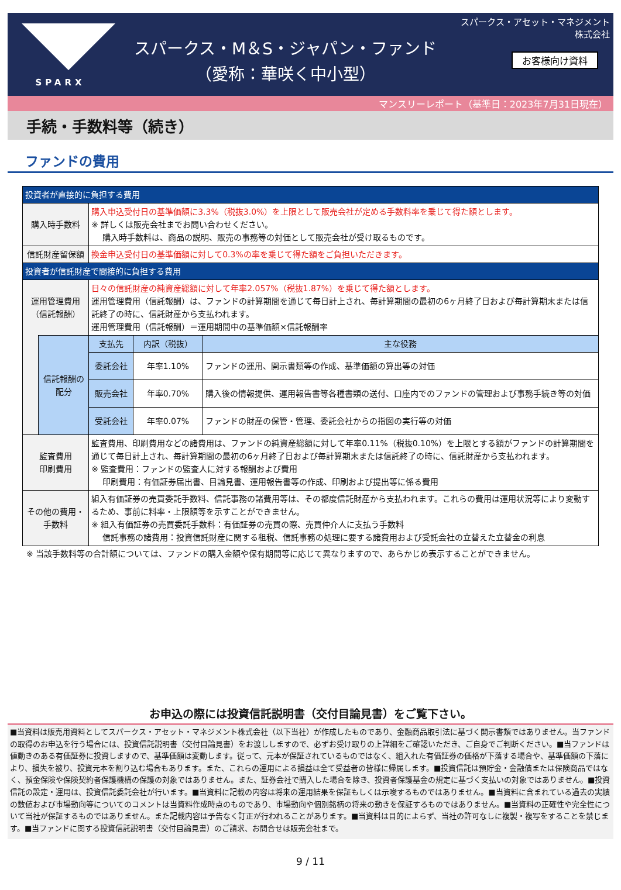SPARX
スパークス・M＆S・ジャパン・ファンド
（愛称：華咲く中小型）
スパークス・アセット・マネジメント株式会社
お客様向け資料
マンスリーレポート（基準日：2023年7月31日現在）
手続・手数料等（続き）
ファンドの費用
| 投資者が直接的に負担する費用 | | | | |
| 購入時手数料 | | 購入申込受付日の基準価額に3.3%（税抜3.0%）を上限として販売会社が定める手数料率を乗じて得た額とします。 ※ 詳しくは販売会社までお問い合わせください。 購入時手数料は、商品の説明、販売の事務等の対価として販売会社が受け取るものです。 | | |
| 信託財産留保額 | | 換金申込受付日の基準価額に対して0.3%の率を乗じて得た額をご負担いただきます。 | | |
| 投資者が信託財産で間接的に負担する費用 | | | | |
| 運用管理費用 （信託報酬） | | 日々の信託財産の純資産総額に対して年率2.057%（税抜1.87%）を乗じて得た額とします。 運用管理費用（信託報酬）は、ファンドの計算期間を通じて毎日計上され、毎計算期間の最初の6ヶ月終了日および毎計算期末または信託終了の時に、信託財産から支払われます。 運用管理費用（信託報酬）＝運用期間中の基準価額×信託報酬率 | | |
| | 信託報酬の配分 | 支払先 | 内訳（税抜） | 主な役務 |
| | | 委託会社 | 年率1.10% | ファンドの運用、開示書類等の作成、基準価額の算出等の対価 |
| | | 販売会社 | 年率0.70% | 購入後の情報提供、運用報告書等各種書類の送付、口座内でのファンドの管理および事務手続き等の対価 |
| | | 受託会社 | 年率0.07% | ファンドの財産の保管・管理、委託会社からの指図の実行等の対価 |
| 監査費用 印刷費用 | | 監査費用、印刷費用などの諸費用は、ファンドの純資産総額に対して年率0.11%（税抜0.10%）を上限とする額がファンドの計算期間を通じて毎日計上され、毎計算期間の最初の6ヶ月終了日および毎計算期末または信託終了の時に、信託財産から支払われます。 ※ 監査費用：ファンドの監査人に対する報酬および費用 印刷費用：有価証券届出書、目論見書、運用報告書等の作成、印刷および提出等に係る費用 | | |
| その他の費用・ 手数料 | | 組入有価証券の売買委託手数料、信託事務の諸費用等は、その都度信託財産から支払われます。これらの費用は運用状況等により変動するため、事前に料率・上限額等を示すことができません。 ※ 組入有価証券の売買委託手数料：有価証券の売買の際、売買仲介人に支払う手数料 信託事務の諸費用：投資信託財産に関する租税、信託事務の処理に要する諸費用および受託会社の立替えた立替金の利息 | | |
※ 当該手数料等の合計額については、ファンドの購入金額や保有期間等に応じて異なりますので、あらかじめ表示することができません。
お申込の際には投資信託説明書（交付目論見書）をご覧下さい。
■当資料は販売用資料としてスパークス・アセット・マネジメント株式会社（以下当社）が作成したものであり、金融商品取引法に基づく開示書類ではありません。当ファンドの取得のお申込を行う場合には、投資信託説明書（交付目論見書）をお渡ししますので、必ずお受け取りの上詳細をご確認いただき、ご自身でご判断ください。■当ファンドは値動きのある有価証券に投資しますので、基準価額は変動します。従って、元本が保証されているものではなく、組入れた有価証券の価格が下落する場合や、基準価額の下落により、損失を被り、投資元本を割り込む場合もあります。また、これらの運用による損益は全て受益者の皆様に帰属します。■投資信託は預貯金・金融債または保険商品ではなく、預金保険や保険契約者保護機構の保護の対象ではありません。また、証券会社で購入した場合を除き、投資者保護基金の規定に基づく支払いの対象ではありません。■投資信託の設定・運用は、投資信託委託会社が行います。■当資料に記載の内容は将来の運用結果を保証もしくは示唆するものではありません。■当資料に含まれている過去の実績の数値および市場動向等についてのコメントは当資料作成時点のものであり、市場動向や個別銘柄の将来の動きを保証するものではありません。■当資料の正確性や完全性について当社が保証するものではありません。また記載内容は予告なく訂正が行われることがあります。■当資料は目的によらず、当社の許可なしに複製・複写をすることを禁じます。■当ファンドに関する投資信託説明書（交付目論見書）のご請求、お問合せは販売会社まで。
9 / 11